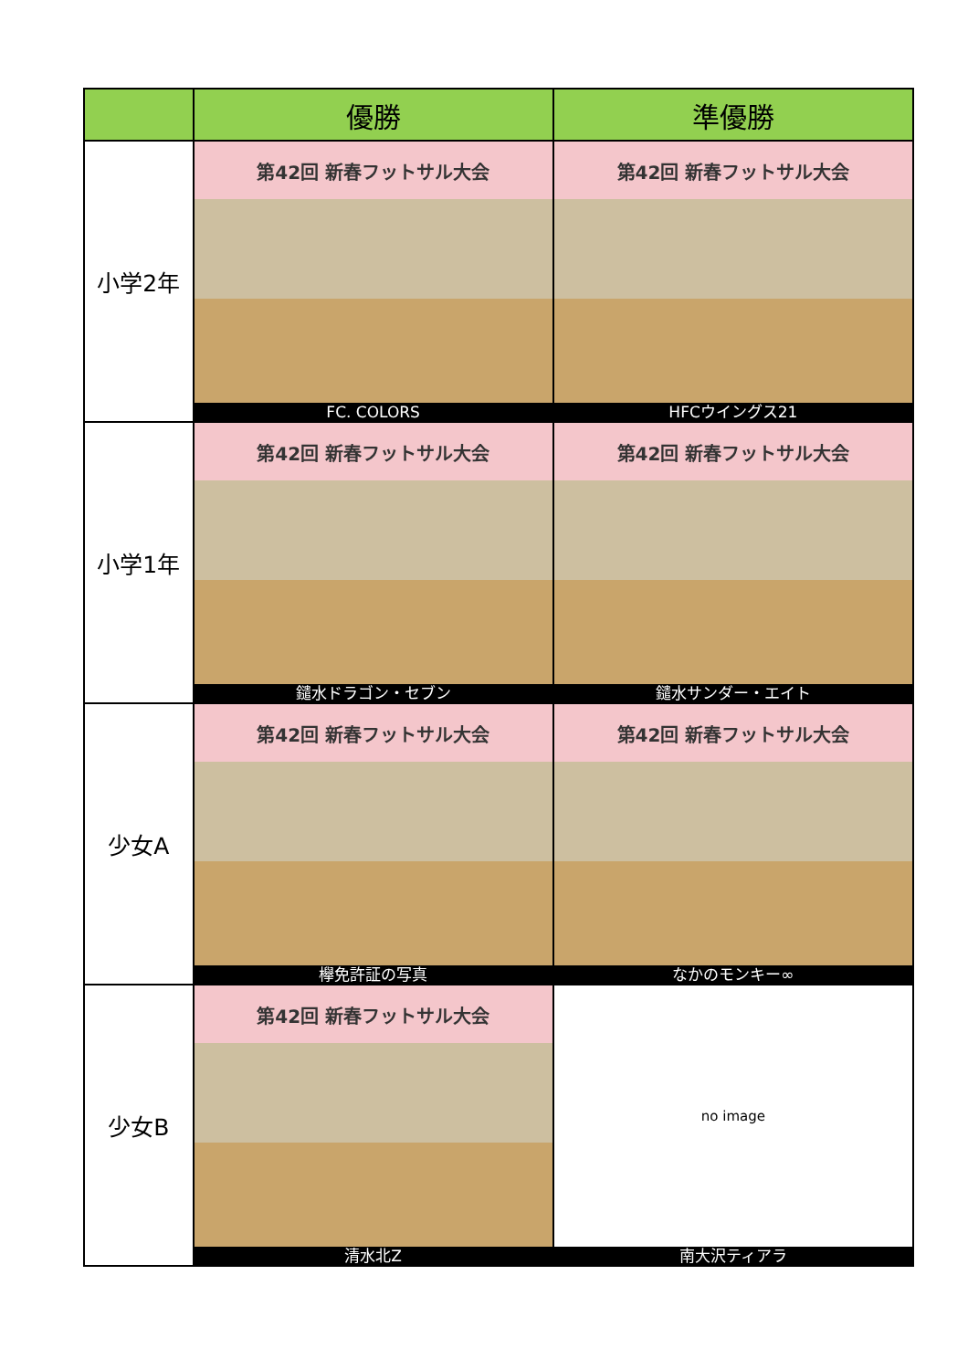| | 優勝 | 準優勝 |
| --- | --- | --- |
| 小学2年 | 第42回 新春フットサル大会 FC. COLORS | 第42回 新春フットサル大会 HFCウイングス21 |
| 小学1年 | 第42回 新春フットサル大会 鑓水ドラゴン・セブン | 第42回 新春フットサル大会 鑓水サンダー・エイト |
| 少女A | 第42回 新春フットサル大会 欅免許証の写真 | 第42回 新春フットサル大会 なかのモンキー∞ |
| 少女B | 第42回 新春フットサル大会 清水北Z | no image 南大沢ティアラ |